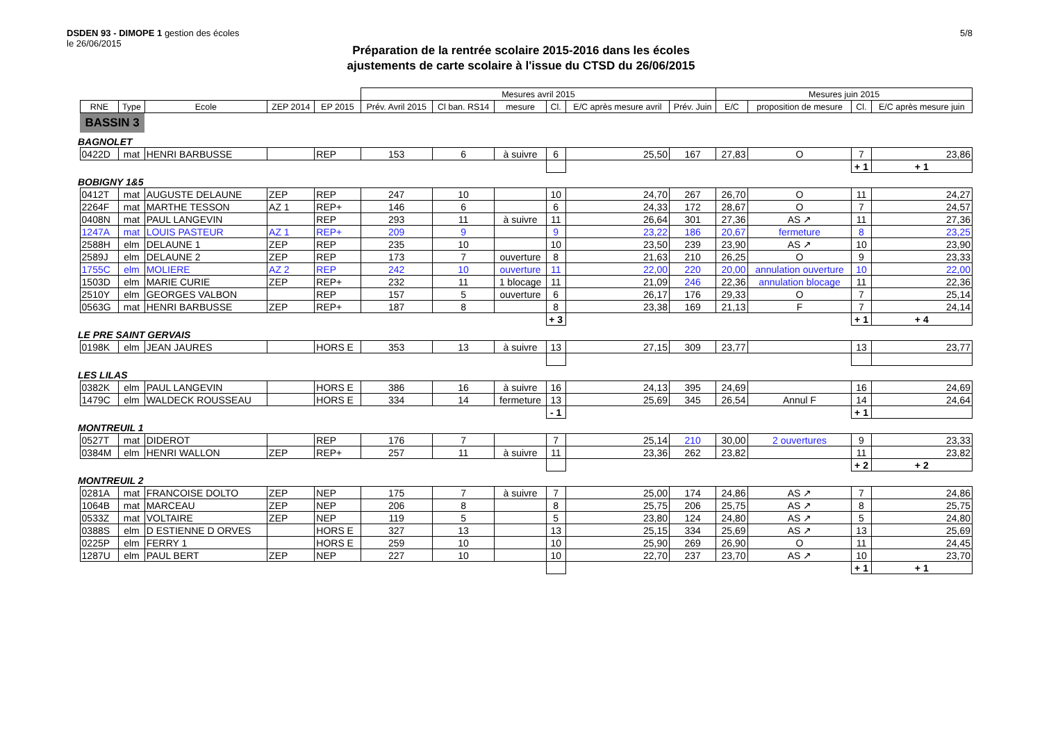DSDEN 93 - DIMOPE 1 gestion des écoles
le 26/06/2015
5/8
Préparation de la rentrée scolaire 2015-2016 dans les écoles
ajustements de carte scolaire à l'issue du CTSD du 26/06/2015
| | | | | | | Mesures avril 2015 | | | | | | Mesures juin 2015 | | | |
| | RNE | Type | Ecole | ZEP 2014 | EP 2015 | Prév. Avril 2015 | Cl ban. RS14 | mesure | Cl. | E/C après mesure avril | Prév. Juin | E/C | proposition de mesure | Cl. | E/C après mesure juin |
| | BASSIN 3 | | | | | | | | | | | | | | |
| BAGNOLET | | | | | | | | | | | | | | | |
| | 0422D | mat | HENRI BARBUSSE | | REP | 153 | 6 | à suivre | 6 | 25,50 | 167 | 27,83 | O | 7 | 23,86 |
| | | | | | | | | | | | | | | + 1 | + 1 |
| BOBIGNY 1&5 | | | | | | | | | | | | | | | |
| | 0412T | mat | AUGUSTE DELAUNE | ZEP | REP | 247 | 10 | | 10 | 24,70 | 267 | 26,70 | O | 11 | 24,27 |
| | 2264F | mat | MARTHE TESSON | AZ 1 | REP+ | 146 | 6 | | 6 | 24,33 | 172 | 28,67 | O | 7 | 24,57 |
| | 0408N | mat | PAUL LANGEVIN | | REP | 293 | 11 | à suivre | 11 | 26,64 | 301 | 27,36 | AS ↗ | 11 | 27,36 |
| | 1247A | mat | LOUIS PASTEUR | AZ 1 | REP+ | 209 | 9 | | 9 | 23,22 | 186 | 20,67 | fermeture | 8 | 23,25 |
| | 2588H | elm | DELAUNE 1 | ZEP | REP | 235 | 10 | | 10 | 23,50 | 239 | 23,90 | AS ↗ | 10 | 23,90 |
| | 2589J | elm | DELAUNE 2 | ZEP | REP | 173 | 7 | ouverture | 8 | 21,63 | 210 | 26,25 | O | 9 | 23,33 |
| | 1755C | elm | MOLIERE | AZ 2 | REP | 242 | 10 | ouverture | 11 | 22,00 | 220 | 20,00 | annulation ouverture | 10 | 22,00 |
| | 1503D | elm | MARIE CURIE | ZEP | REP+ | 232 | 11 | 1 blocage | 11 | 21,09 | 246 | 22,36 | annulation blocage | 11 | 22,36 |
| | 2510Y | elm | GEORGES VALBON | | REP | 157 | 5 | ouverture | 6 | 26,17 | 176 | 29,33 | O | 7 | 25,14 |
| | 0563G | mat | HENRI BARBUSSE | ZEP | REP+ | 187 | 8 | | 8 | 23,38 | 169 | 21,13 | F | 7 | 24,14 |
| | | | | | | | | | + 3 | | | | | + 1 | + 4 |
| LE PRE SAINT GERVAIS | | | | | | | | | | | | | | | |
| | 0198K | elm | JEAN JAURES | | HORS E | 353 | 13 | à suivre | 13 | 27,15 | 309 | 23,77 | | 13 | 23,77 |
| LES LILAS | | | | | | | | | | | | | | | |
| | 0382K | elm | PAUL LANGEVIN | | HORS E | 386 | 16 | à suivre | 16 | 24,13 | 395 | 24,69 | | 16 | 24,69 |
| | 1479C | elm | WALDECK ROUSSEAU | | HORS E | 334 | 14 | fermeture | 13 | 25,69 | 345 | 26,54 | Annul F | 14 | 24,64 |
| | | | | | | | | | - 1 | | | | | + 1 | |
| MONTREUIL 1 | | | | | | | | | | | | | | | |
| | 0527T | mat | DIDEROT | | REP | 176 | 7 | | 7 | 25,14 | 210 | 30,00 | 2 ouvertures | 9 | 23,33 |
| | 0384M | elm | HENRI WALLON | ZEP | REP+ | 257 | 11 | à suivre | 11 | 23,36 | 262 | 23,82 | | 11 | 23,82 |
| | | | | | | | | | | | | | | + 2 | + 2 |
| MONTREUIL 2 | | | | | | | | | | | | | | | |
| | 0281A | mat | FRANCOISE DOLTO | ZEP | NEP | 175 | 7 | à suivre | 7 | 25,00 | 174 | 24,86 | AS ↗ | 7 | 24,86 |
| | 1064B | mat | MARCEAU | ZEP | NEP | 206 | 8 | | 8 | 25,75 | 206 | 25,75 | AS ↗ | 8 | 25,75 |
| | 0533Z | mat | VOLTAIRE | ZEP | NEP | 119 | 5 | | 5 | 23,80 | 124 | 24,80 | AS ↗ | 5 | 24,80 |
| | 0388S | elm | D ESTIENNE D ORVES | | HORS E | 327 | 13 | | 13 | 25,15 | 334 | 25,69 | AS ↗ | 13 | 25,69 |
| | 0225P | elm | FERRY 1 | | HORS E | 259 | 10 | | 10 | 25,90 | 269 | 26,90 | O | 11 | 24,45 |
| | 1287U | elm | PAUL BERT | ZEP | NEP | 227 | 10 | | 10 | 22,70 | 237 | 23,70 | AS ↗ | 10 | 23,70 |
| | | | | | | | | | | | | | | + 1 | + 1 |